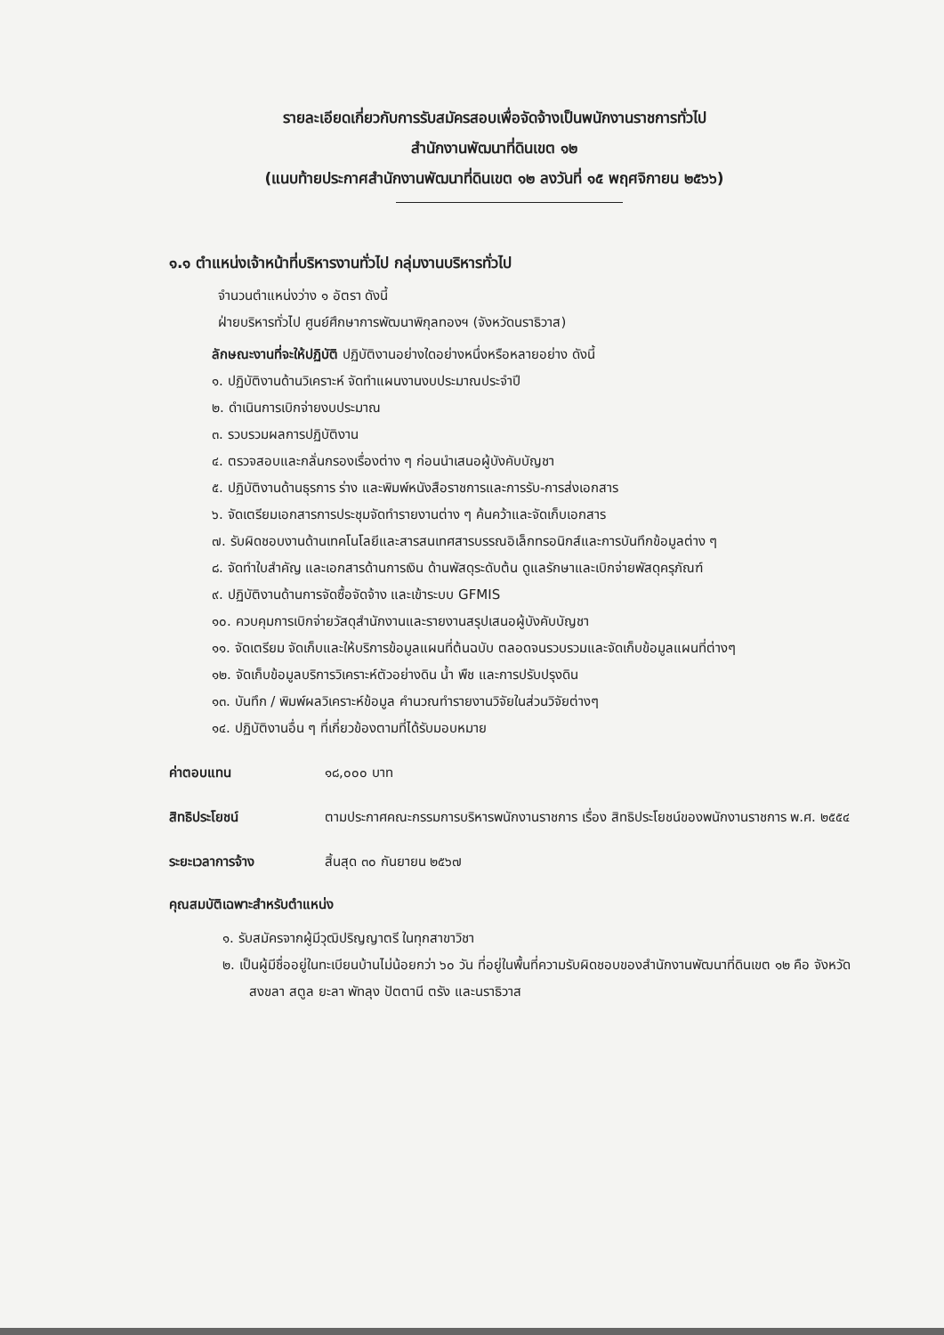รายละเอียดเกี่ยวกับการรับสมัครสอบเพื่อจัดจ้างเป็นพนักงานราชการทั่วไป
สำนักงานพัฒนาที่ดินเขต ๑๒
(แนบท้ายประกาศสำนักงานพัฒนาที่ดินเขต ๑๒ ลงวันที่ ๑๕ พฤศจิกายน ๒๕๖๖)
๑.๑ ตำแหน่งเจ้าหน้าที่บริหารงานทั่วไป กลุ่มงานบริหารทั่วไป
จำนวนตำแหน่งว่าง ๑ อัตรา ดังนี้
ฝ่ายบริหารทั่วไป ศูนย์ศึกษาการพัฒนาพิกุลทองฯ (จังหวัดนราธิวาส)
ลักษณะงานที่จะให้ปฏิบัติ ปฏิบัติงานอย่างใดอย่างหนึ่งหรือหลายอย่าง ดังนี้
๑. ปฏิบัติงานด้านวิเคราะห์ จัดทำแผนงานงบประมาณประจำปี
๒. ดำเนินการเบิกจ่ายงบประมาณ
๓. รวบรวมผลการปฏิบัติงาน
๔. ตรวจสอบและกลั่นกรองเรื่องต่าง ๆ ก่อนนำเสนอผู้บังคับบัญชา
๕. ปฏิบัติงานด้านธุรการ ร่าง และพิมพ์หนังสือราชการและการรับ-การส่งเอกสาร
๖. จัดเตรียมเอกสารการประชุมจัดทำรายงานต่าง ๆ ค้นคว้าและจัดเก็บเอกสาร
๗. รับผิดชอบงานด้านเทคโนโลยีและสารสนเทศสารบรรณอิเล็กทรอนิกส์และการบันทึกข้อมูลต่าง ๆ
๘. จัดทำใบสำคัญ และเอกสารด้านการเงิน ด้านพัสดุระดับต้น ดูแลรักษาและเบิกจ่ายพัสดุครุภัณฑ์
๙. ปฏิบัติงานด้านการจัดซื้อจัดจ้าง และเข้าระบบ GFMIS
๑๐. ควบคุมการเบิกจ่ายวัสดุสำนักงานและรายงานสรุปเสนอผู้บังคับบัญชา
๑๑. จัดเตรียม จัดเก็บและให้บริการข้อมูลแผนที่ต้นฉบับ ตลอดจนรวบรวมและจัดเก็บข้อมูลแผนที่ต่างๆ
๑๒. จัดเก็บข้อมูลบริการวิเคราะห์ตัวอย่างดิน น้ำ พืช และการปรับปรุงดิน
๑๓. บันทึก / พิมพ์ผลวิเคราะห์ข้อมูล คำนวณทำรายงานวิจัยในส่วนวิจัยต่างๆ
๑๔. ปฏิบัติงานอื่น ๆ ที่เกี่ยวข้องตามที่ได้รับมอบหมาย
ค่าตอบแทน ๑๘,๐๐๐ บาท
สิทธิประโยชน์ ตามประกาศคณะกรรมการบริหารพนักงานราชการ เรื่อง สิทธิประโยชน์ของพนักงานราชการ พ.ศ. ๒๕๕๔
ระยะเวลาการจ้าง สิ้นสุด ๓๐ กันยายน ๒๕๖๗
คุณสมบัติเฉพาะสำหรับตำแหน่ง
๑. รับสมัครจากผู้มีวุฒิปริญญาตรี ในทุกสาขาวิชา
๒. เป็นผู้มีชื่ออยู่ในทะเบียนบ้านไม่น้อยกว่า ๖๐ วัน ที่อยู่ในพื้นที่ความรับผิดชอบของสำนักงานพัฒนาที่ดินเขต ๑๒ คือ จังหวัดสงขลา สตูล ยะลา พัทลุง ปัตตานี ตรัง และนราธิวาส